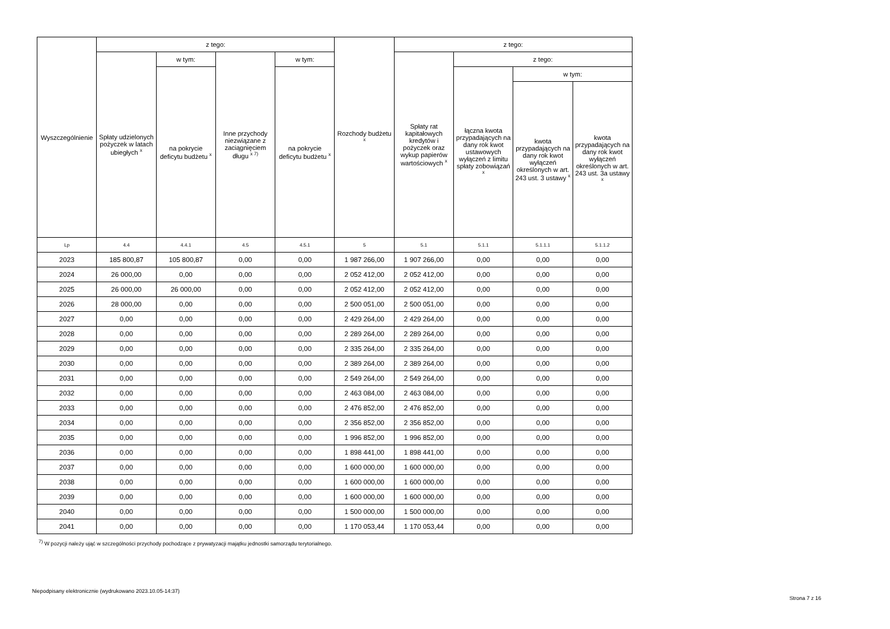| Wyszczególnienie | z tego: | | | | Rozchody budżetu <sup>x</sup> | z tego: | | | |
| --- | --- | --- | --- | --- | --- | --- | --- | --- | --- |
| | Spłaty udzielonych pożyczek w latach ubiegłych <sup>x</sup> | w tym: | Inne przychody niezwiązane z zaciągnięciem długu <sup>x 7)</sup> | w tym: | | Spłaty rat kapitałowych kredytów i pożyczek oraz wykup papierów wartościowych <sup>x</sup> | z tego: | | |
| | | na pokrycie deficytu budżetu <sup>x</sup> | | na pokrycie deficytu budżetu <sup>x</sup> | | | łączna kwota przypadających na dany rok kwot ustawowych wyłączeń z limitu spłaty zobowiązań <sup>x</sup> | w tym: | |
| | | | | | | | | kwota przypadających na dany rok kwot wyłączeń określonych w art. 243 ust. 3 ustawy <sup>x</sup> | kwota przypadających na dany rok kwot wyłączeń określonych w art. 243 ust. 3a ustawy <sup>x</sup> |
| Lp | 4.4 | 4.4.1 | 4.5 | 4.5.1 | 5 | 5.1 | 5.1.1 | 5.1.1.1 | 5.1.1.2 |
| 2023 | 185 800,87 | 105 800,87 | 0,00 | 0,00 | 1 987 266,00 | 1 907 266,00 | 0,00 | 0,00 | 0,00 |
| 2024 | 26 000,00 | 0,00 | 0,00 | 0,00 | 2 052 412,00 | 2 052 412,00 | 0,00 | 0,00 | 0,00 |
| 2025 | 26 000,00 | 26 000,00 | 0,00 | 0,00 | 2 052 412,00 | 2 052 412,00 | 0,00 | 0,00 | 0,00 |
| 2026 | 28 000,00 | 0,00 | 0,00 | 0,00 | 2 500 051,00 | 2 500 051,00 | 0,00 | 0,00 | 0,00 |
| 2027 | 0,00 | 0,00 | 0,00 | 0,00 | 2 429 264,00 | 2 429 264,00 | 0,00 | 0,00 | 0,00 |
| 2028 | 0,00 | 0,00 | 0,00 | 0,00 | 2 289 264,00 | 2 289 264,00 | 0,00 | 0,00 | 0,00 |
| 2029 | 0,00 | 0,00 | 0,00 | 0,00 | 2 335 264,00 | 2 335 264,00 | 0,00 | 0,00 | 0,00 |
| 2030 | 0,00 | 0,00 | 0,00 | 0,00 | 2 389 264,00 | 2 389 264,00 | 0,00 | 0,00 | 0,00 |
| 2031 | 0,00 | 0,00 | 0,00 | 0,00 | 2 549 264,00 | 2 549 264,00 | 0,00 | 0,00 | 0,00 |
| 2032 | 0,00 | 0,00 | 0,00 | 0,00 | 2 463 084,00 | 2 463 084,00 | 0,00 | 0,00 | 0,00 |
| 2033 | 0,00 | 0,00 | 0,00 | 0,00 | 2 476 852,00 | 2 476 852,00 | 0,00 | 0,00 | 0,00 |
| 2034 | 0,00 | 0,00 | 0,00 | 0,00 | 2 356 852,00 | 2 356 852,00 | 0,00 | 0,00 | 0,00 |
| 2035 | 0,00 | 0,00 | 0,00 | 0,00 | 1 996 852,00 | 1 996 852,00 | 0,00 | 0,00 | 0,00 |
| 2036 | 0,00 | 0,00 | 0,00 | 0,00 | 1 898 441,00 | 1 898 441,00 | 0,00 | 0,00 | 0,00 |
| 2037 | 0,00 | 0,00 | 0,00 | 0,00 | 1 600 000,00 | 1 600 000,00 | 0,00 | 0,00 | 0,00 |
| 2038 | 0,00 | 0,00 | 0,00 | 0,00 | 1 600 000,00 | 1 600 000,00 | 0,00 | 0,00 | 0,00 |
| 2039 | 0,00 | 0,00 | 0,00 | 0,00 | 1 600 000,00 | 1 600 000,00 | 0,00 | 0,00 | 0,00 |
| 2040 | 0,00 | 0,00 | 0,00 | 0,00 | 1 500 000,00 | 1 500 000,00 | 0,00 | 0,00 | 0,00 |
| 2041 | 0,00 | 0,00 | 0,00 | 0,00 | 1 170 053,44 | 1 170 053,44 | 0,00 | 0,00 | 0,00 |
<sup>7)</sup> W pozycji należy ująć w szczególności przychody pochodzące z prywatyzacji majątku jednostki samorządu terytorialnego.
Niepodpisany elektronicznie (wydrukowano 2023.10.05-14:37)
Strona 7 z 16